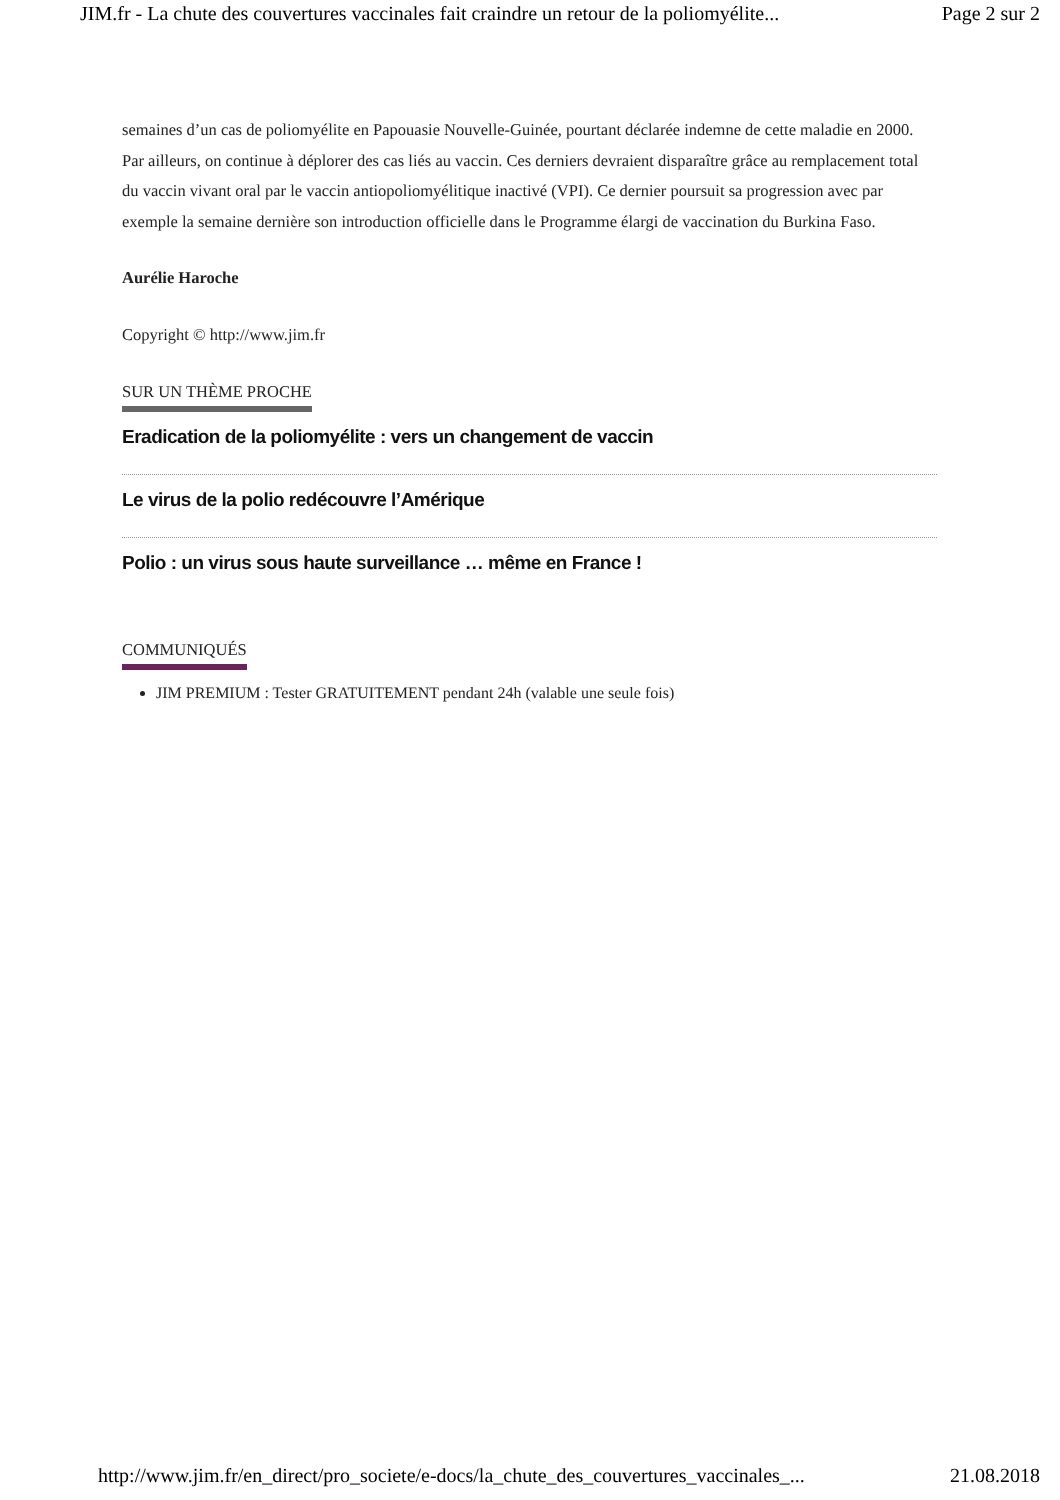JIM.fr - La chute des couvertures vaccinales fait craindre un retour de la poliomyélite... Page 2 sur 2
semaines d’un cas de poliomyélite en Papouasie Nouvelle-Guinée, pourtant déclarée indemne de cette maladie en 2000. Par ailleurs, on continue à déplorer des cas liés au vaccin. Ces derniers devraient disparaître grâce au remplacement total du vaccin vivant oral par le vaccin antiopoliomyélitique inactivé (VPI). Ce dernier poursuit sa progression avec par exemple la semaine dernière son introduction officielle dans le Programme élargi de vaccination du Burkina Faso.
Aurélie Haroche
Copyright © http://www.jim.fr
SUR UN THÈME PROCHE
Eradication de la poliomyélite : vers un changement de vaccin
Le virus de la polio redécouvre l’Amérique
Polio : un virus sous haute surveillance … même en France !
COMMUNIQUÉS
JIM PREMIUM : Tester GRATUITEMENT pendant 24h (valable une seule fois)
http://www.jim.fr/en_direct/pro_societe/e-docs/la_chute_des_couvertures_vaccinales_... 21.08.2018